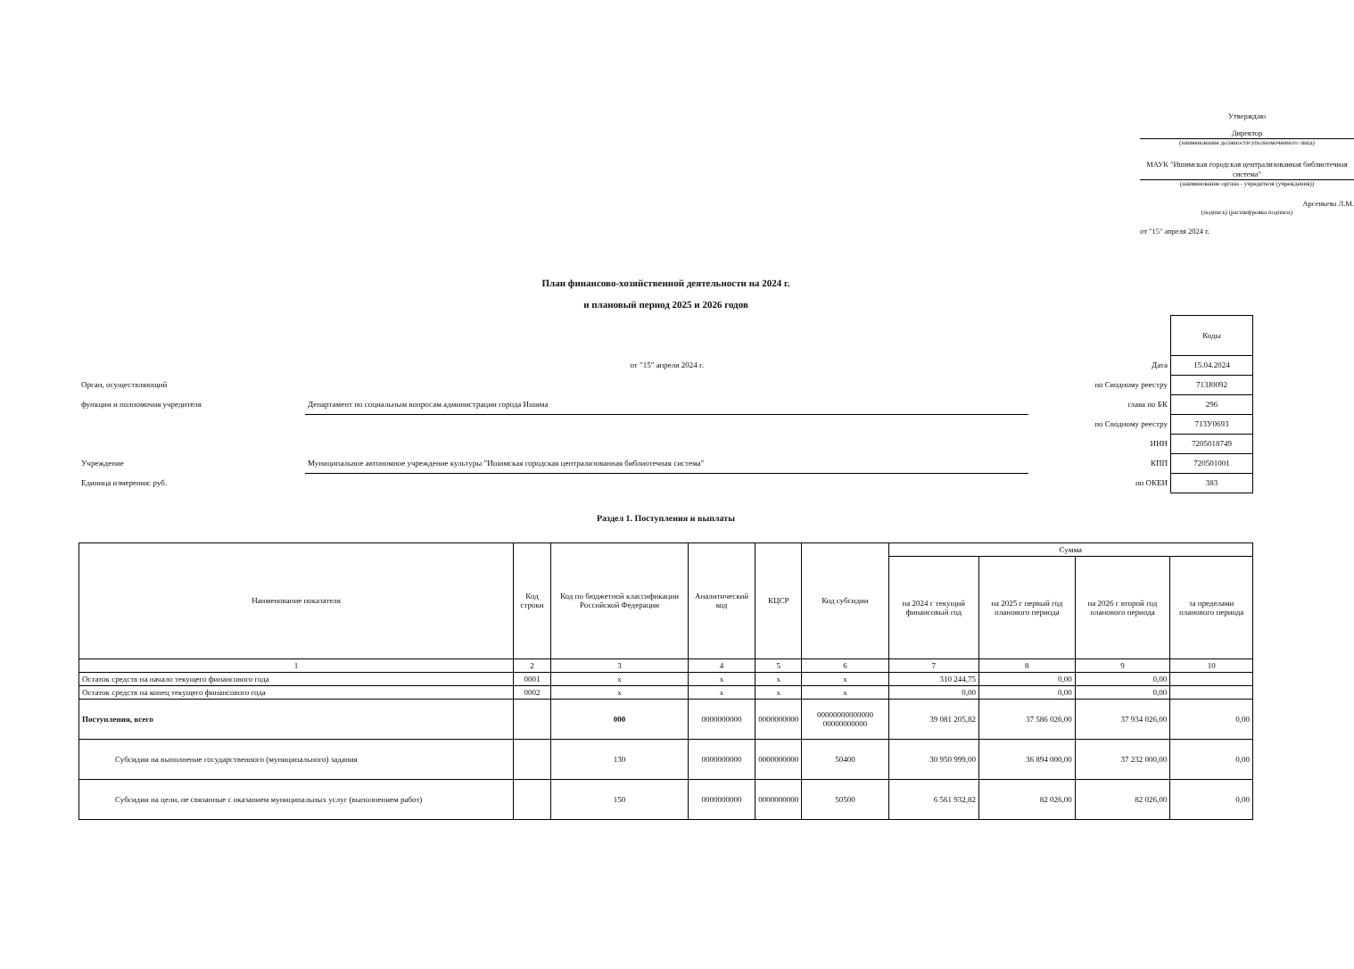Утверждаю
Директор
(наименование должности уполномоченного лица)
МАУК "Ишимская городская централизованная библиотечная система"
(наименование органа - учредителя (учреждения))
Арсеньева Л.М.
(подпись) (расшифровка подписи)
от "15" апреля 2024 г.
План финансово-хозяйственной деятельности на 2024 г.
и плановый период 2025 и 2026 годов
| | | | Коды |
| | от "15" апреля 2024 г. | Дата | 15.04.2024 |
| Орган, осуществляющий | | по Сводному реестру | 713Ј0092 |
| функции и полномочия учредителя | Департамент по социальным вопросам администрации города Ишима | глава по БК | 296 |
| | | по Сводному реестру | 713У0693 |
| | | ИНН | 7205018749 |
| Учреждение | Муниципальное автономное учреждение культуры "Ишимская городская централизованная библиотечная система" | КПП | 720501001 |
| Единица измерения: руб. | | по ОКЕИ | 383 |
Раздел 1. Поступления и выплаты
| Наименование показателя | Код строки | Код по бюджетной классификации Российской Федерации | Аналитический код | КЦСР | Код субсидии | Сумма | | | |
| --- | --- | --- | --- | --- | --- | --- | --- | --- | --- |
| | | | | | | на 2024 г текущий финансовый год | на 2025 г первый год планового периода | на 2026 г второй год планового периода | за пределами планового периода |
| 1 | 2 | 3 | 4 | 5 | 6 | 7 | 8 | 9 | 10 |
| Остаток средств на начало текущего финансового года | 0001 | x | x | x | x | 310 244,75 | 0,00 | 0,00 | |
| Остаток средств на конец текущего финансового года | 0002 | x | x | x | x | 0,00 | 0,00 | 0,00 | |
| Поступления, всего | | 000 | 0000000000 | 0000000000 | 00000000000000 00000000000 | 39 081 205,82 | 37 586 026,00 | 37 934 026,00 | 0,00 |
| Субсидии на выполнение государственного (муниципального) задания | | 130 | 0000000000 | 0000000000 | 50400 | 30 950 999,00 | 36 894 000,00 | 37 232 000,00 | 0,00 |
| Субсидии на цели, не связанные с оказанием муниципальных услуг (выполнением работ) | | 150 | 0000000000 | 0000000000 | 50500 | 6 561 932,82 | 82 026,00 | 82 026,00 | 0,00 |